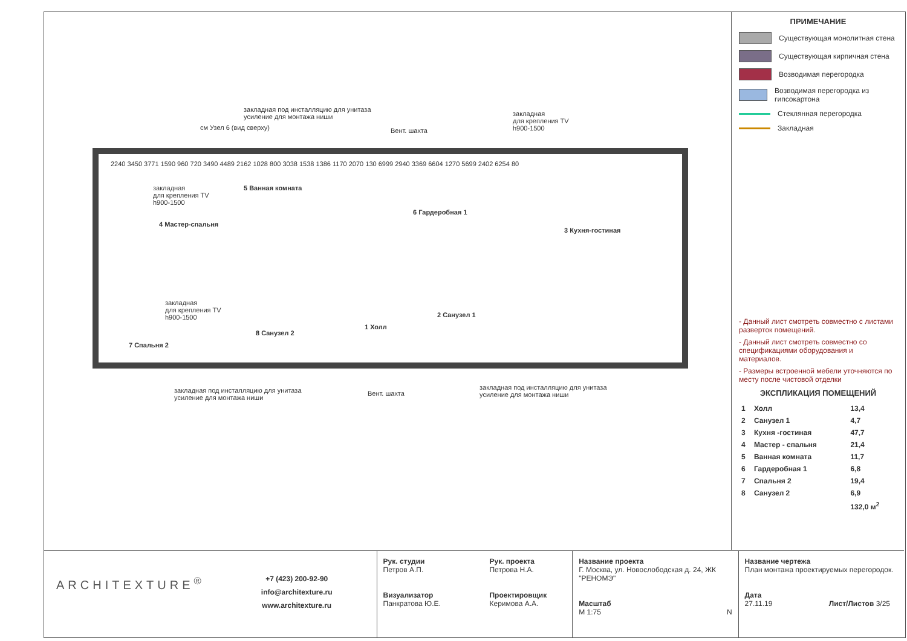закладная под инсталляцию для унитаза
усиление для монтажа ниши
см Узел 6 (вид сверху) Вент. шахта
закладная
для крепления TV
h900-1500
закладная
для крепления TV
h900-1500
4 Мастер-спальня
5 Ванная комната
6 Гардеробная 1
3 Кухня-гостиная
закладная
для крепления TV
h900-1500
7 Спальня 2
8 Санузел 2
1 Холл
2 Санузел 1
2240 3450 3771 1590 960 720 3490 4489 2162 1028 800 3038 1538 1386 1170 2070 130 6999 2940 3369 6604 1270 5699 2402 6254 80
закладная под инсталляцию для унитаза
усиление для монтажа ниши
Вент. шахта
закладная под инсталляцию для унитаза
усиление для монтажа ниши
ПРИМЕЧАНИЕ
Существующая монолитная стена
Существующая кирпичная стена
Возводимая перегородка
Возводимая перегородка из гипсокартона
Стеклянная перегородка
Закладная
- Данный лист смотреть совместно с листами разверток помещений.
- Данный лист смотреть совместно со спецификациями оборудования и материалов.
- Размеры встроенной мебели уточняются по месту после чистовой отделки
ЭКСПЛИКАЦИЯ ПОМЕЩЕНИЙ
| 1 | Холл | 13,4 |
| 2 | Санузел 1 | 4,7 |
| 3 | Кухня -гостиная | 47,7 |
| 4 | Мастер - спальня | 21,4 |
| 5 | Ванная комната | 11,7 |
| 6 | Гардеробная 1 | 6,8 |
| 7 | Спальня 2 | 19,4 |
| 8 | Санузел 2 | 6,9 |
| | | 132,0 м<sup>2</sup> |
ARCHITEXTURE<sup>®</sup>
+7 (423) 200-92-90
info@architexture.ru
www.architexture.ru
Рук. студии
Петров А.П.
Визуализатор
Панкратова Ю.Е.
Рук. проекта
Петрова Н.А.
Проектировщик
Керимова А.А.
Название проекта
Г. Москва, ул. Новослободская д. 24, ЖК "РЕНОМЭ"
Масштаб
М 1:75 N
Название чертежа
План монтажа проектируемых перегородок.
Дата
27.11.19 Лист/Листов 3/25